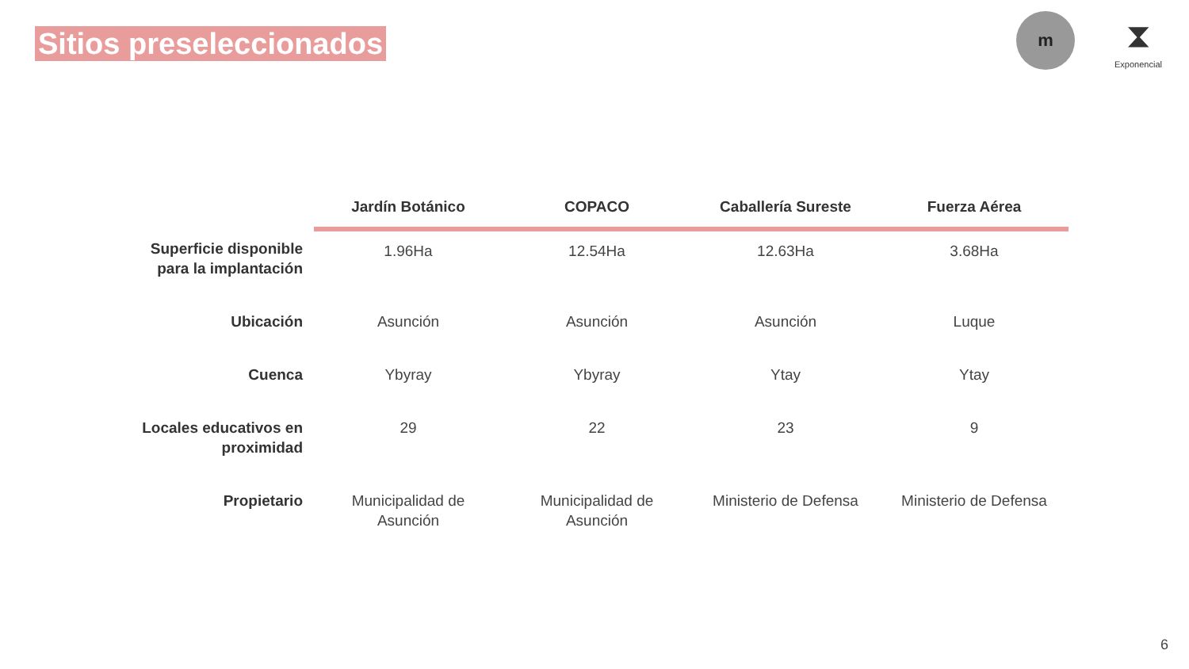Sitios preseleccionados
m
⧗
Exponencial
| | Jardín Botánico | COPACO | Caballería Sureste | Fuerza Aérea |
| --- | --- | --- | --- | --- |
| Superficie disponible para la implantación | 1.96Ha | 12.54Ha | 12.63Ha | 3.68Ha |
| Ubicación | Asunción | Asunción | Asunción | Luque |
| Cuenca | Ybyray | Ybyray | Ytay | Ytay |
| Locales educativos en proximidad | 29 | 22 | 23 | 9 |
| Propietario | Municipalidad de Asunción | Municipalidad de Asunción | Ministerio de Defensa | Ministerio de Defensa |
6